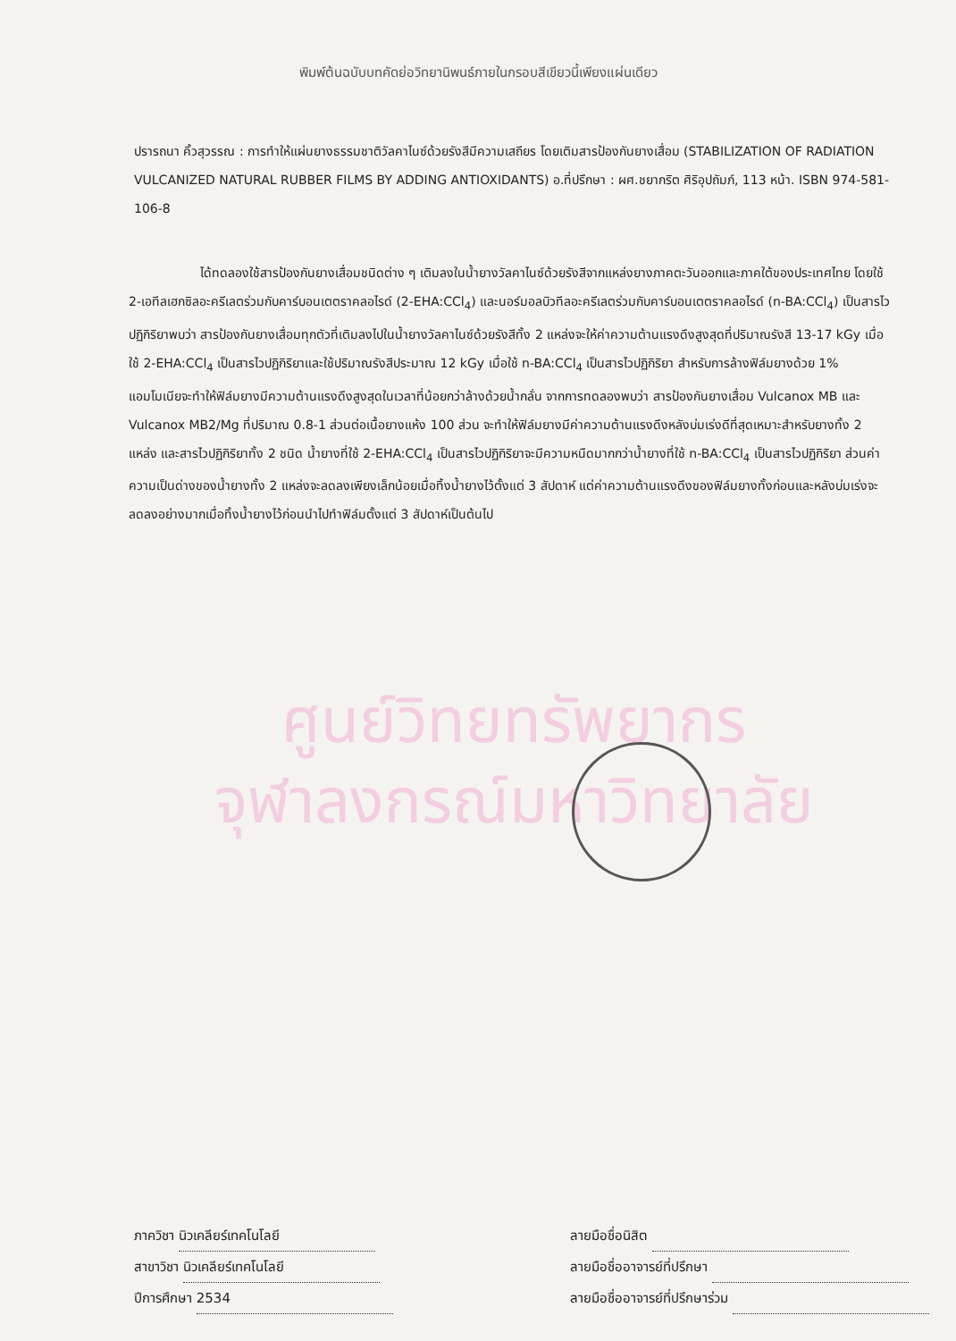พิมพ์ต้นฉบับบทคัดย่อวิทยานิพนธ์ภายในกรอบสีเขียวนี้เพียงแผ่นเดียว
ปรารถนา คิ้วสุวรรณ : การทำให้แผ่นยางธรรมชาติวัลคาไนซ์ด้วยรังสีมีความเสถียร โดยเติมสารป้องกันยางเสื่อม (STABILIZATION OF RADIATION VULCANIZED NATURAL RUBBER FILMS BY ADDING ANTIOXIDANTS) อ.ที่ปรึกษา : ผศ.ชยากริต ศิริอุปถัมภ์, 113 หน้า. ISBN 974-581-106-8
ได้ทดลองใช้สารป้องกันยางเสื่อมชนิดต่าง ๆ เติมลงในน้ำยางวัลคาไนซ์ด้วยรังสีจากแหล่งยางภาคตะวันออกและภาคใต้ของประเทศไทย โดยใช้ 2-เอทีลเฮกซิลอะครีเลตร่วมกับคาร์บอนเตตราคลอไรด์ (2-EHA:CCl<sub>4</sub>) และนอร์มอลบิวทีลอะครีเลตร่วมกับคาร์บอนเตตราคลอไรด์ (n-BA:CCl<sub>4</sub>) เป็นสารไวปฏิกิริยาพบว่า สารป้องกันยางเสื่อมทุกตัวที่เติมลงไปในน้ำยางวัลคาไนซ์ด้วยรังสีทั้ง 2 แหล่งจะให้ค่าความต้านแรงดึงสูงสุดที่ปริมาณรังสี 13-17 kGy เมื่อใช้ 2-EHA:CCl<sub>4</sub> เป็นสารไวปฏิกิริยาและใช้ปริมาณรังสีประมาณ 12 kGy เมื่อใช้ n-BA:CCl<sub>4</sub> เป็นสารไวปฏิกิริยา สำหรับการล้างฟิล์มยางด้วย 1% แอมโมเนียจะทำให้ฟิล์มยางมีความต้านแรงดึงสูงสุดในเวลาที่น้อยกว่าล้างด้วยน้ำกลั่น จากการทดลองพบว่า สารป้องกันยางเสื่อม Vulcanox MB และ Vulcanox MB2/Mg ที่ปริมาณ 0.8-1 ส่วนต่อเนื้อยางแห้ง 100 ส่วน จะทำให้ฟิล์มยางมีค่าความต้านแรงดึงหลังบ่มเร่งดีที่สุดเหมาะสำหรับยางทั้ง 2 แหล่ง และสารไวปฏิกิริยาทั้ง 2 ชนิด น้ำยางที่ใช้ 2-EHA:CCl<sub>4</sub> เป็นสารไวปฏิกิริยาจะมีความหนืดมากกว่าน้ำยางที่ใช้ n-BA:CCl<sub>4</sub> เป็นสารไวปฏิกิริยา ส่วนค่าความเป็นด่างของน้ำยางทั้ง 2 แหล่งจะลดลงเพียงเล็กน้อยเมื่อทิ้งน้ำยางไว้ตั้งแต่ 3 สัปดาห์ แต่ค่าความต้านแรงดึงของฟิล์มยางทั้งก่อนและหลังบ่มเร่งจะลดลงอย่างมากเมื่อทิ้งน้ำยางไว้ก่อนนำไปทำฟิล์มตั้งแต่ 3 สัปดาห์เป็นต้นไป
ศูนย์วิทยทรัพยากร
จุฬาลงกรณ์มหาวิทยาลัย
ภาควิชา นิวเคลียร์เทคโนโลยี
สาขาวิชา นิวเคลียร์เทคโนโลยี
ปีการศึกษา 2534
ลายมือชื่อนิสิต
ลายมือชื่ออาจารย์ที่ปรึกษา
ลายมือชื่ออาจารย์ที่ปรึกษาร่วม